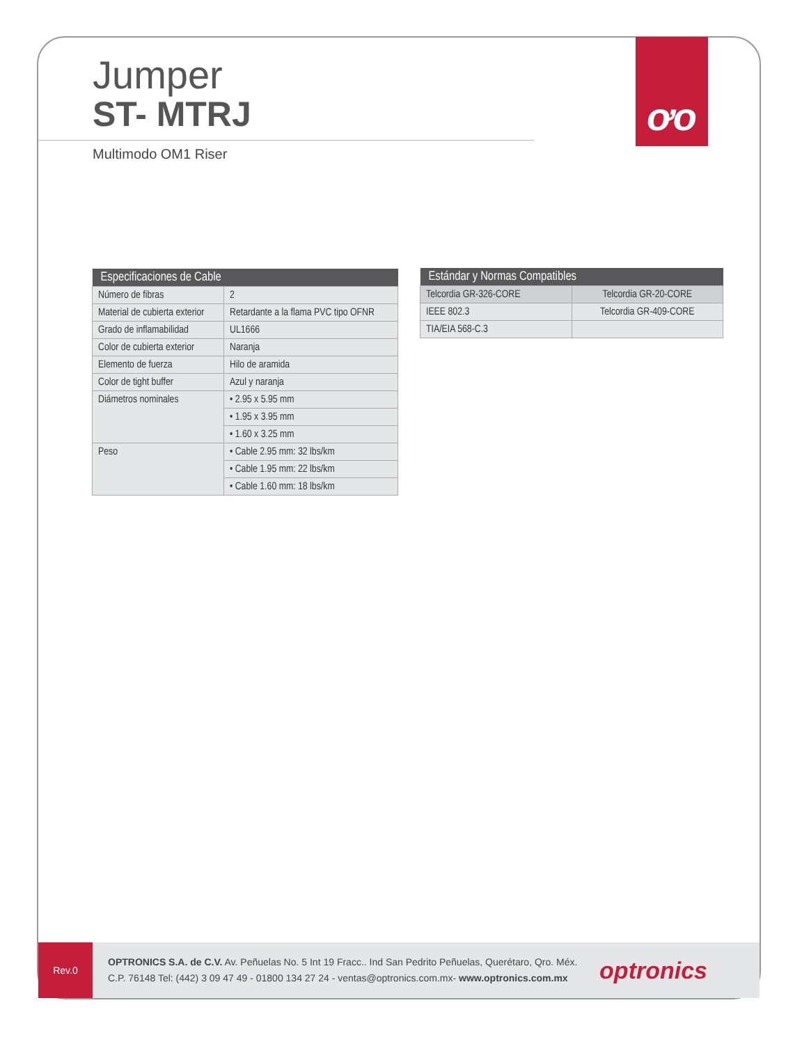ơo
Jumper
ST- MTRJ
Multimodo OM1 Riser
| Especificaciones de Cable | |
| --- | --- |
| Número de fibras | 2 |
| Material de cubierta exterior | Retardante a la flama PVC tipo OFNR |
| Grado de inflamabilidad | UL1666 |
| Color de cubierta exterior | Naranja |
| Elemento de fuerza | Hilo de aramida |
| Color de tight buffer | Azul y naranja |
| Diámetros nominales | • 2.95 x 5.95 mm |
| | • 1.95 x 3.95 mm |
| | • 1.60 x 3.25 mm |
| Peso | • Cable 2.95 mm: 32 lbs/km |
| | • Cable 1.95 mm: 22 lbs/km |
| | • Cable 1.60 mm: 18 lbs/km |
| Estándar y Normas Compatibles | |
| --- | --- |
| Telcordia GR-326-CORE | Telcordia GR-20-CORE |
| IEEE 802.3 | Telcordia GR-409-CORE |
| TIA/EIA 568-C.3 | |
Rev.0
OPTRONICS S.A. de C.V. Av. Peñuelas No. 5 Int 19 Fracc.. Ind San Pedrito Peñuelas, Querétaro, Qro. Méx.
C.P. 76148 Tel: (442) 3 09 47 49 - 01800 134 27 24 - ventas@optronics.com.mx- www.optronics.com.mx
optronics